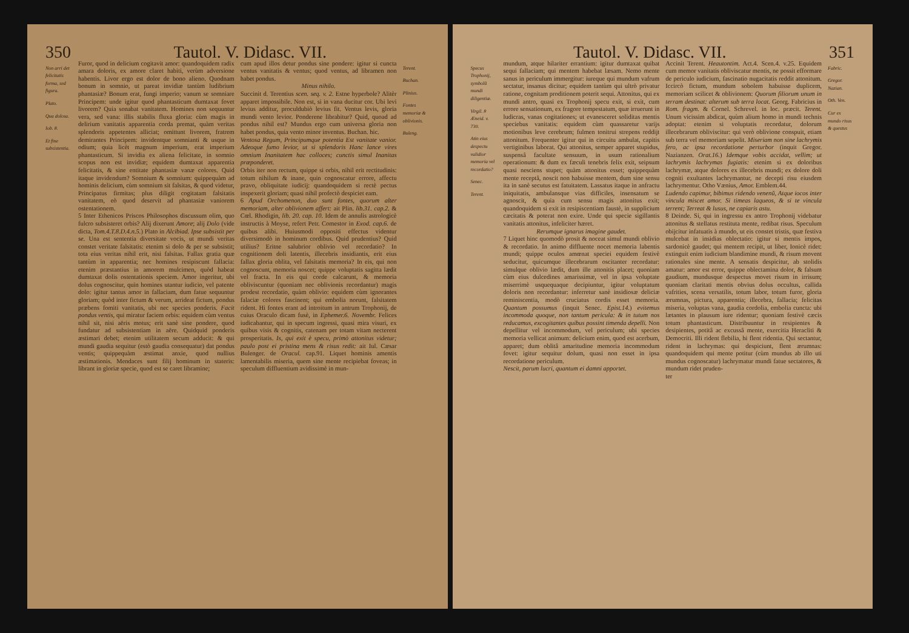350 Tautol. V. Didasc. VII.
Non arri det felicitatis forma, sed figura.
Plato.
Qua dolosa.
Iob. 8.
Et fine subsistentia.
Furor, quod in delicium cogitavit amor: quandoquidem radix amara doloris, ex amore claret habiti, verùm adversione habentis. Livor ergo est dolor de bono alieno. Quodnam bonum in somnio, ut pareat invidiæ tantùm ludibrium phantasiæ? Bonum erat, fungi imperio; vanum se somniare Principem: unde igitur quod phantasticum dumtaxat fovet livorem? Quia sonabat vanitatem. Homines non sequuntur vera, sed vana: illis stabilis fluxa gloria: cùm magis in delirium vanitatis apparentia corda premat, quàm veritas splendoris appetentes alliciat; omittunt livorem, fratrem demirantes Principem: invidentque somnianti & usque in odium; quia licèt magnum imperium, erat imperium phantasticum. Si invidia ex aliena felicitate, in somnio scopus non est invidiæ; equidem dumtaxat apparentia felicitatis, & sine entitate phantasiæ vanæ colores. Quid itaque invidendum? Somnium & somnium: quippequàm ad hominis delicium, cùm somnium sit falsitas, & quod videtur, Principatus firmitas; plus diligit cogitatam falsitatis vanitatem, eò quod deservit ad phantasiæ vaniorem ostentationem.
5 Inter Ethenicos Priscos Philosophos discussum olim, quo fulcro subsisteret orbis? Alij dixerunt Amore; alij Dolo (vide dicta, Tom.4.T.8.D.4.n.5.) Plato in Alcibiad. Ipse subsistit per se. Una est sententia diversitate vocis, ut mundi veritas constet veritate falsitatis: etenim si dolo & per se subsistit; tota eius veritas nihil erit, nisi falsitas. Fallax gratia quæ tantùm in apparentia; nec homines resipiscunt fallacia: etenim præstantius in amorem mulcimen, quòd habeat dumtaxat dolis ostentationis speciem. Amor ingeritur, ubi dolus cognoscitur, quin homines utantur iudicio, vel patente dolo: igitur tantus amor in fallaciam, dum fatue sequuntur gloriam; quòd inter fictum & verum, arrideat fictum, pondus præbens fomiti vanitatis, ubi nec species ponderis. Facit pondus ventis, qui miratur faciem orbis: equidem cùm ventus nihil sit, nisi aëris motus; erit sanè sine pondere, quod fundatur ad subsistentiam in aëre. Quidquid ponderis æstimari debet; etenim utilitatem secum adducit: & qui mundi gaudia sequitur (estò gaudia consequatur) dat pondus ventis; quippequàm æstimat anxie, quod nullius æstimationis. Mendaces sunt filij hominum in stateris: librant in gloriæ specie, quod est se caret libramine;
cum apud illos detur pondus sine pondere: igitur si cuncta ventus vanitatis & ventus; quod ventus, ad libramen non habet pondus.
Minus nihilo.Succinit d. Terentius scen. seq. v. 2. Estne hyperbole? Alitèr apparet impossibile. Non est, si in vana ducitur cor. Ubi levi levius additur, proculdubiò levius fit. Ventus levis, gloria mundi vento levior. Ponderene librabitur? Quid, quoad ad pondus nihil est? Mundus ergo cum universa gloria non habet pondus, quia vento minor inventus. Buchan. hic.
Ventosa Regum, Principumque potentia Est vanitate vanior. Adeoque fumo levior, ut si splendoris Hanc lance vires omnium Inanitatem hac colloces; cunctis simul Inanitas præponderet.
Orbis iter non rectum, quippe si orbis, nihil erit rectitudinis: totum nihilum & inane, quin cognoscatur errore, affectu pravo, obliquitate iudicij: quandoquidem si rectè pectus inspexerit gloriam; quasi nihil profectò despiciet eam.
6 Apud Orchomenon, duo sunt fontes, quorum alter memoriam, alter oblivionem affert: ait Plin. lib.31. cap.2. & Cœl. Rhodigin, lib. 20. cap. 10. Idem de annulis astrologicè instructis à Moyse, refert Petr. Comestor in Exod. cap.6. de quibus alibi. Huiusmodi oppositi effectus videntur diversimodò in hominum cordibus. Quid prudentius? Quid utilius? Eritne salubrior oblivio vel recordatio? In cognitionem doli latentis, illecebris insidiantis, erit eius fallax gloria oblita, vel falsitatis memoria? In eis, qui non cognoscunt, memoria noscet; quippe voluptatis sagitta lædit vel fracta. In eis qui corde calcarunt, & memoria obliviscuntur (quoniam nec oblivionis recordantur) magis prodest recordatio, quàm oblivio: equidem cùm ignorantes falaciæ colores fascinent; qui embolia norunt, falsitatem rident. Hi fontes erant ad introitum in antrum Trophonij, de cuius Oraculo dicam fusè, in Ephemer.6. Novembr. Felices iudicabantur, qui in specum ingressi, quasi mira visuri, ex quibus visis & cognitis, catenam per totam vitam necterent prosperitatis. Is, qui exit è specu, primò attonitus videtur; paulo post ei pristina mens & risus redit: ait Iul. Cæsar Bulenger. de Oracul. cap.91. Liquet hominis amentis lamentabilis miseria, quem sine mente recipiebat foveas; in speculum diffluentium avidissimè in mun-
Terent.
Buchan.
Plinius.
Fontes memoriæ & oblivionis.
Buleng.
Tautol. V. Didasc. VII. 351
Specus Trophonij, symbolũ mundi diligentiæ.
Virgil. 8 Æneid. v. 730.
Atin eius despectu validior memoria vel recordatio?
Senec.
Terent.
mundum, atque hilariter errantium: igitur dumtaxat quibat sequi fallaciam; qui mentem habebat læsam. Nemo mente sanus in periculum immergitur: iureque qui mundum vafrum sectatur, insanus dicitur; equidem tantùm qui ultrò privatur ratione, cognitam proditionem poterit sequi. Attonitus, qui ex mundi antro, quasi ex Trophonij specu exit, si exit, cum errore sensationum, ex fragore tempestatum, quæ irruerunt in ludicras, vanas cogitationes; ut evanesceret soliditas mentis speciebus vanitatis: equidem cùm quassaretur varijs motionibus leve cerebrum; fulmen tonitrui strepens reddijt attonitum. Frequenter igitur qui in circuitu ambulat, capitis vertiginibus laborat. Qui attonitus, semper apparet stupidus, suspensâ facultate sensuum, in usum rationalium operationum: & dum ex fæculi tenebris felix exit, seipsum quasi nesciens stupet; quàm attonitus esset; quippequàm mente receptâ, noscit non habuisse mentem, dum sine sensu ita in sanè secutus est fatuitatem. Lassatus itaque in anfractu iniquitatis, ambulansque vias difficiles, insensatum se agnoscit, & quia cum sensu magis attonitus exit; quandoquidem si exit in resipiscentiam faustè, in supplicium cæcitatis & poterat non exire. Unde qui specie sigillantis vanitatis attonitus, infeliciter hæret.
Rerumque ignarus imagine gaudet.7 Liquet hinc quomodò prosit & noceat simul mundi oblivio & recordatio. In animo diffluente nocet memoria labentis mundi; quippe oculos amœnat speciei equidem festivè seducitur, quicumque illecebrarum oscitanter recordatur: simulque oblivio lædit, dum ille attonitis placet; quoniam cùm eius dulcedines amarissimæ, vel in ipsa voluptate miserrimè usquequaque decipiuntur, igitur voluptatum doloris non recordantur: inferretur sanè insidiosæ deliciæ reminiscentia, modò cruciatus cordis esset memoria. Quantum possumus (inquit Senec. Epist.14.) evitemus incommoda quoque, non tantum pericula: & in tutum nos reducamus, excogitantes quibus possint timenda depelli. Non depellitur vel incommodum, vel periculum; ubi species memoria vellicat animum: delicium enim, quod est acerbum, apparet; dum oblitâ amaritudine memoria incommodum fovet: igitur sequitur dolum, quasi non esset in ipsa recordatione periculum.
Nescit, parum lucri, quantum ei damni apportet.
Accinit Terent. Heautontim. Act.4. Scen.4. v.25. Equidem cum memor vanitatis obliviscatur mentis, ne possit efformare de periculo iudicium, fascinatio nugacitatis reddit attonitum. Iccircò fictum, mundum sobolem habuisse duplicem, memoriam scilicet & oblivionem: Quorum filiorum unum in terram destinat: alterum sub terra locat. Georg. Fabricius in Rom. fragm. & Cornel. Schrevel. in loc. præcit. Terent. Unum vicissim abdicat, quùm alium homo in mundi technis adoptat: etenim si voluptatis recordatur, dolorum illecebrarum obliviscitur: qui verò oblivione conspuit, etiam sub terra vel memoriam sepelit. Miseriam non sine lachrymis fero, ac ipsa recordatione perturbor (inquit Gregor. Nazianzen. Orat.16.) Idemque vobis accidat, vellim; ut lachrymis lachrymas fugiatis: etenim si ex doloribus lachrymæ, atque dolores ex illecebris mundi; ex dolore doli cogniti exultantes lachrymantur, ne decepti risu eiusdem lachrymentur. Otho Vænius, Amor. Emblem.44.
Ludendo capimur, bibimus ridendo venenũ, Atque iocos inter vincula miscet amor. Si timeas laqueos, & si te vincula terrent; Terreat & lusus, ne capiaris astu.
8 Deinde. Si, qui in ingressu ex antro Trophonij videbatur attonitus & stellatus restituta mente, redibat risus. Speculum obijcitur infatuatis à mundo, ut eis constet tristis, quæ festiva mulcebat in insidias oblectatio: igitur si mentis impos, sardonicè gaudet; qui mentem recipit, ut liber, Ionicè ridet: extinguit enim iudicium blandimine mundi, & risum movent rationales sine mente. A sensatis despicitur, ab stolidis amatur: amor est error, quippe oblectamina dolor, & falsum gaudium, mundusque despectus movet risum in irrisum; quoniam claritati mentis obvius dolus occultus, callida vafrities, scena versatilis, totum labor, totum furor, gloria ærumnas, pictura, apparentia; illecebra, fallacia; felicitas miseria, voluptas vana, gaudia cordolia, embolia cuncta: ubi lætantes in plausum iure ridentur; quoniam festivè cæcis totum phantasticum. Distribuuntur in resipientes & desipientes, potitâ ac excussâ mente, exercitia Heracliti & Democriti. Illi rident flebilia, hi flent ridentia. Qui sectantur, rident in lachrymas: qui despiciunt, flent ærumnas: quandoquidem qui mente potitur (cùm mundus ab illo uti mundus cognoscatur) lachrymatur mundi fatue sectatores, & mundum ridet pruden-
ter
Fabric.
Gregor. Nazian.
Oth. Ven.
Cur ex mundo risus & questus